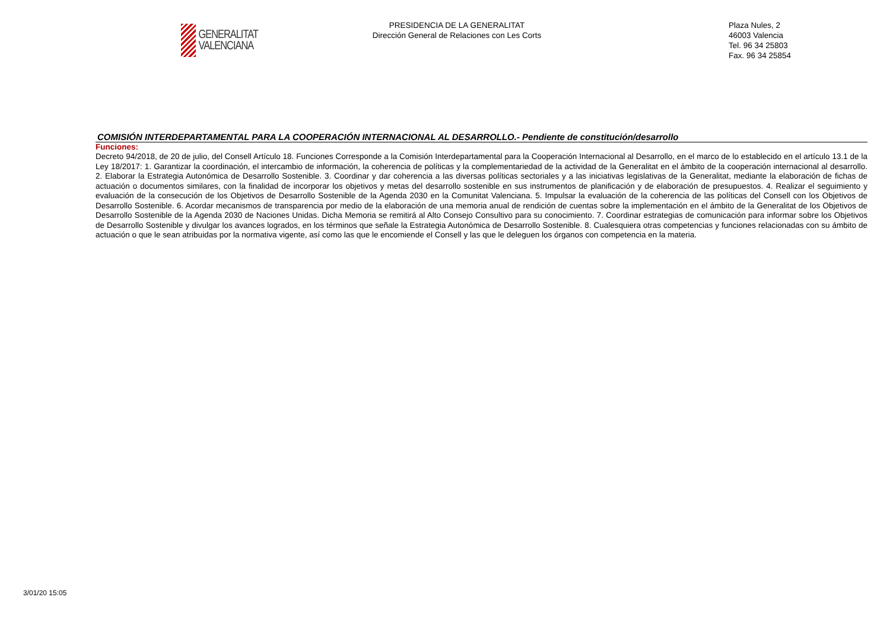GENERALITAT
VALENCIANA
PRESIDENCIA DE LA GENERALITAT
Dirección General de Relaciones con Les Corts
Plaza Nules, 2
46003 Valencia
Tel. 96 34 25803
Fax. 96 34 25854
COMISIÓN INTERDEPARTAMENTAL PARA LA COOPERACIÓN INTERNACIONAL AL DESARROLLO.- Pendiente de constitución/desarrollo
Funciones:
Decreto 94/2018, de 20 de julio, del Consell Artículo 18. Funciones Corresponde a la Comisión Interdepartamental para la Cooperación Internacional al Desarrollo, en el marco de lo establecido en el artículo 13.1 de la Ley 18/2017: 1. Garantizar la coordinación, el intercambio de información, la coherencia de políticas y la complementariedad de la actividad de la Generalitat en el ámbito de la cooperación internacional al desarrollo. 2. Elaborar la Estrategia Autonómica de Desarrollo Sostenible. 3. Coordinar y dar coherencia a las diversas políticas sectoriales y a las iniciativas legislativas de la Generalitat, mediante la elaboración de fichas de actuación o documentos similares, con la finalidad de incorporar los objetivos y metas del desarrollo sostenible en sus instrumentos de planificación y de elaboración de presupuestos. 4. Realizar el seguimiento y evaluación de la consecución de los Objetivos de Desarrollo Sostenible de la Agenda 2030 en la Comunitat Valenciana. 5. Impulsar la evaluación de la coherencia de las políticas del Consell con los Objetivos de Desarrollo Sostenible. 6. Acordar mecanismos de transparencia por medio de la elaboración de una memoria anual de rendición de cuentas sobre la implementación en el ámbito de la Generalitat de los Objetivos de Desarrollo Sostenible de la Agenda 2030 de Naciones Unidas. Dicha Memoria se remitirá al Alto Consejo Consultivo para su conocimiento. 7. Coordinar estrategias de comunicación para informar sobre los Objetivos de Desarrollo Sostenible y divulgar los avances logrados, en los términos que señale la Estrategia Autonómica de Desarrollo Sostenible. 8. Cualesquiera otras competencias y funciones relacionadas con su ámbito de actuación o que le sean atribuidas por la normativa vigente, así como las que le encomiende el Consell y las que le deleguen los órganos con competencia en la materia.
3/01/20 15:05